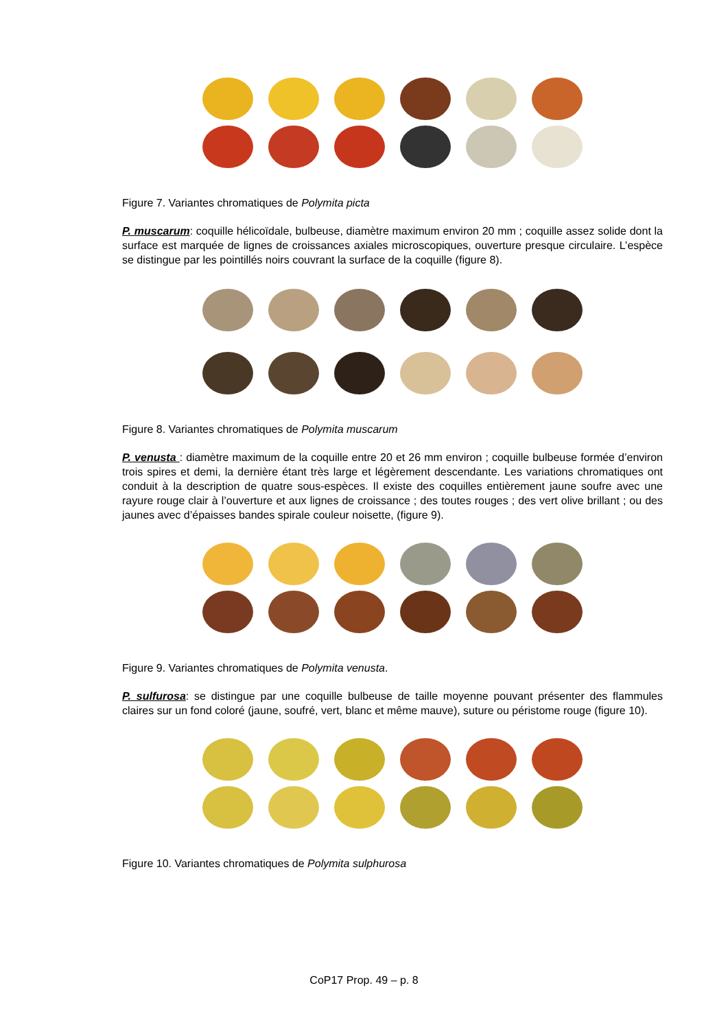Figure 7. Variantes chromatiques de Polymita picta
P. muscarum: coquille hélicoïdale, bulbeuse, diamètre maximum environ 20 mm ; coquille assez solide dont la surface est marquée de lignes de croissances axiales microscopiques, ouverture presque circulaire. L’espèce se distingue par les pointillés noirs couvrant la surface de la coquille (figure 8).
Figure 8. Variantes chromatiques de Polymita muscarum
P. venusta : diamètre maximum de la coquille entre 20 et 26 mm environ ; coquille bulbeuse formée d’environ trois spires et demi, la dernière étant très large et légèrement descendante. Les variations chromatiques ont conduit à la description de quatre sous-espèces. Il existe des coquilles entièrement jaune soufre avec une rayure rouge clair à l’ouverture et aux lignes de croissance ; des toutes rouges ; des vert olive brillant ; ou des jaunes avec d’épaisses bandes spirale couleur noisette, (figure 9).
Figure 9. Variantes chromatiques de Polymita venusta.
P. sulfurosa: se distingue par une coquille bulbeuse de taille moyenne pouvant présenter des flammules claires sur un fond coloré (jaune, soufré, vert, blanc et même mauve), suture ou péristome rouge (figure 10).
Figure 10. Variantes chromatiques de Polymita sulphurosa
CoP17 Prop. 49 – p. 8